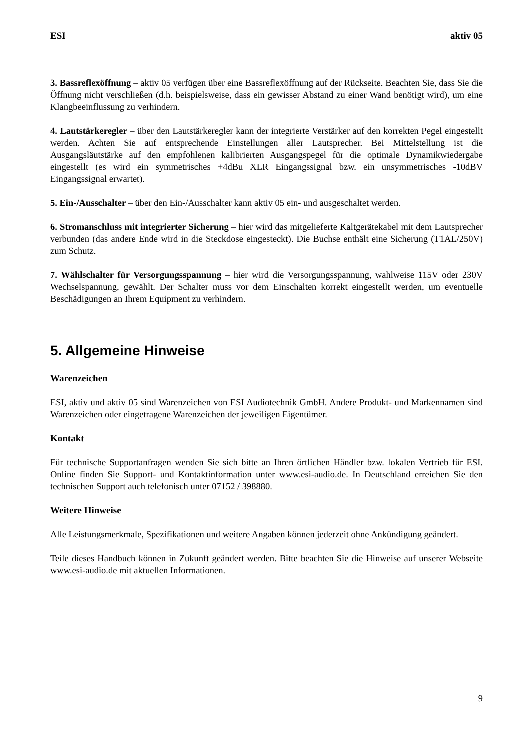ESI aktiv 05
3. Bassreflexöffnung – aktiv 05 verfügen über eine Bassreflexöffnung auf der Rückseite. Beachten Sie, dass Sie die Öffnung nicht verschließen (d.h. beispielsweise, dass ein gewisser Abstand zu einer Wand benötigt wird), um eine Klangbeeinflussung zu verhindern.
4. Lautstärkeregler – über den Lautstärkeregler kann der integrierte Verstärker auf den korrekten Pegel eingestellt werden. Achten Sie auf entsprechende Einstellungen aller Lautsprecher. Bei Mittelstellung ist die Ausgangsläutstärke auf den empfohlenen kalibrierten Ausgangspegel für die optimale Dynamikwiedergabe eingestellt (es wird ein symmetrisches +4dBu XLR Eingangssignal bzw. ein unsymmetrisches -10dBV Eingangssignal erwartet).
5. Ein-/Ausschalter – über den Ein-/Ausschalter kann aktiv 05 ein- und ausgeschaltet werden.
6. Stromanschluss mit integrierter Sicherung – hier wird das mitgelieferte Kaltgerätekabel mit dem Lautsprecher verbunden (das andere Ende wird in die Steckdose eingesteckt). Die Buchse enthält eine Sicherung (T1AL/250V) zum Schutz.
7. Wählschalter für Versorgungsspannung – hier wird die Versorgungsspannung, wahlweise 115V oder 230V Wechselspannung, gewählt. Der Schalter muss vor dem Einschalten korrekt eingestellt werden, um eventuelle Beschädigungen an Ihrem Equipment zu verhindern.
5. Allgemeine Hinweise
Warenzeichen
ESI, aktiv und aktiv 05 sind Warenzeichen von ESI Audiotechnik GmbH. Andere Produkt- und Markennamen sind Warenzeichen oder eingetragene Warenzeichen der jeweiligen Eigentümer.
Kontakt
Für technische Supportanfragen wenden Sie sich bitte an Ihren örtlichen Händler bzw. lokalen Vertrieb für ESI. Online finden Sie Support- und Kontaktinformation unter www.esi-audio.de. In Deutschland erreichen Sie den technischen Support auch telefonisch unter 07152 / 398880.
Weitere Hinweise
Alle Leistungsmerkmale, Spezifikationen und weitere Angaben können jederzeit ohne Ankündigung geändert.
Teile dieses Handbuch können in Zukunft geändert werden. Bitte beachten Sie die Hinweise auf unserer Webseite www.esi-audio.de mit aktuellen Informationen.
9